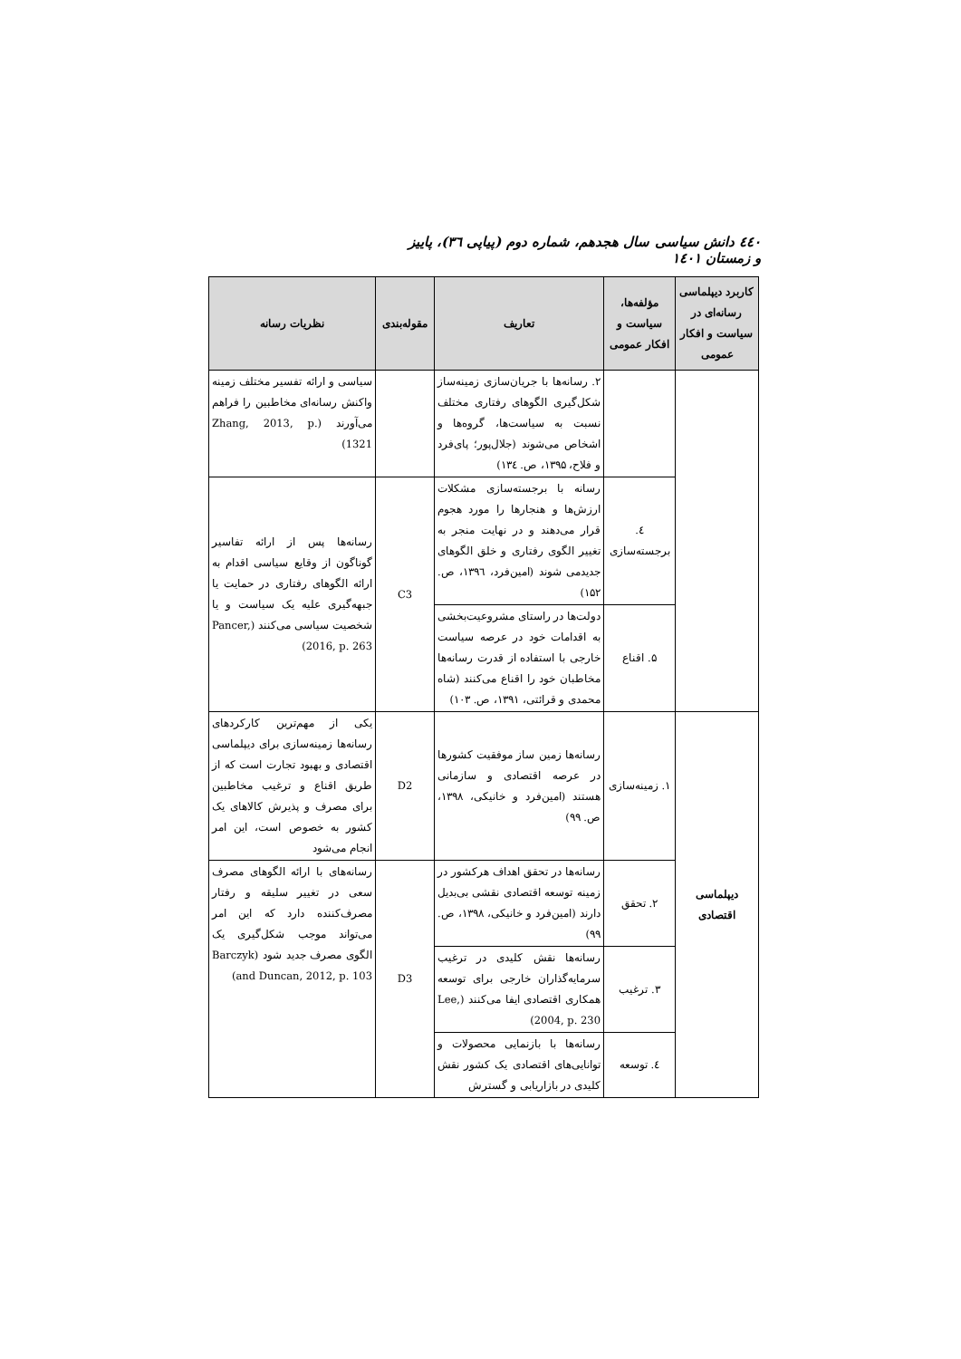٤٤٠ دانش سیاسی سال هجدهم، شماره دوم (پیاپی ٣٦)، پاییز و زمستان ١٤٠١
| کاربرد دیپلماسی رسانه‌ای در سیاست و افکار عمومی | مؤلفه‌ها، سیاست و افکار عمومی | تعاریف | مقوله‌بندی | نظریات رسانه |
| --- | --- | --- | --- | --- |
| | | ۲. رسانه‌ها با جریان‌سازی زمینه‌ساز شکل‌گیری الگوهای رفتاری مختلف نسبت به سیاست‌ها، گروه‌ها و اشخاص می‌شوند (جلال‌پور؛ پای‌فرد و فلاح، ۱۳۹۵، ص. ۱۳٤) | | سیاسی و ارائه تفسیر مختلف زمینه واکنش رسانه‌ای مخاطبین را فراهم می‌آورند (Zhang, 2013, p. 1321) |
| | ٤. برجسته‌سازی | رسانه با برجسته‌سازی مشکلات ارزش‌ها و هنجارها را مورد هجوم قرار می‌دهند و در نهایت منجر به تغییر الگوی رفتاری و خلق الگوهای جدیدمی شوند (امین‌فرد، ۱۳۹٦، ص. ۱۵۲) | C3 | رسانه‌ها پس از ارائه تفاسیر گوناگون از وقایع سیاسی اقدام به ارائه الگوهای رفتاری در حمایت یا جبهه‌گیری علیه یک سیاست و یا شخصیت سیاسی می‌کنند (Pancer, 2016, p. 263) |
| | ۵. اقناع | دولت‌ها در راستای مشروعیت‌بخشی به اقدامات خود در عرصه سیاست خارجی با استفاده از قدرت رسانه‌ها مخاطبان خود را اقناع می‌کنند (شاه محمدی و قرائتی، ۱۳۹۱، ص. ۱۰۳) | | |
| دیپلماسی اقتصادی | ۱. زمینه‌سازی | رسانه‌ها زمین ساز موفقیت کشورها در عرصه اقتصادی و سازمانی هستند (امین‌فرد و خانیکی، ۱۳۹۸، ص. ۹۹) | D2 | یکی از مهم‌ترین کارکردهای رسانه‌ها زمینه‌سازی برای دیپلماسی اقتصادی و بهبود تجارت است که از طریق اقناع و ترغیب مخاطبین برای مصرف و پذیرش کالاهای یک کشور به خصوص است، این امر انجام می‌شود |
| | ۲. تحقق | رسانه‌ها در تحقق اهداف هرکشور در زمینه توسعه اقتصادی نقشی بی‌بدیل دارند (امین‌فرد و خانیکی، ۱۳۹۸، ص. ۹۹) | D3 | رسانه‌های با ارائه الگوهای مصرف سعی در تغییر سلیقه و رفتار مصرف‌کننده دارد که این امر می‌تواند موجب شکل‌گیری یک الگوی مصرف جدید شود (Barczyk and Duncan, 2012, p. 103) |
| | ۳. ترغیب | رسانه‌ها نقش کلیدی در ترغیب سرمایه‌گذاران خارجی برای توسعه همکاری اقتصادی ایفا می‌کنند (Lee, 2004, p. 230) | | |
| | ٤. توسعه | رسانه‌ها با بازنمایی محصولات و توانایی‌های اقتصادی یک کشور نقش کلیدی در بازاریابی و گسترش | | |